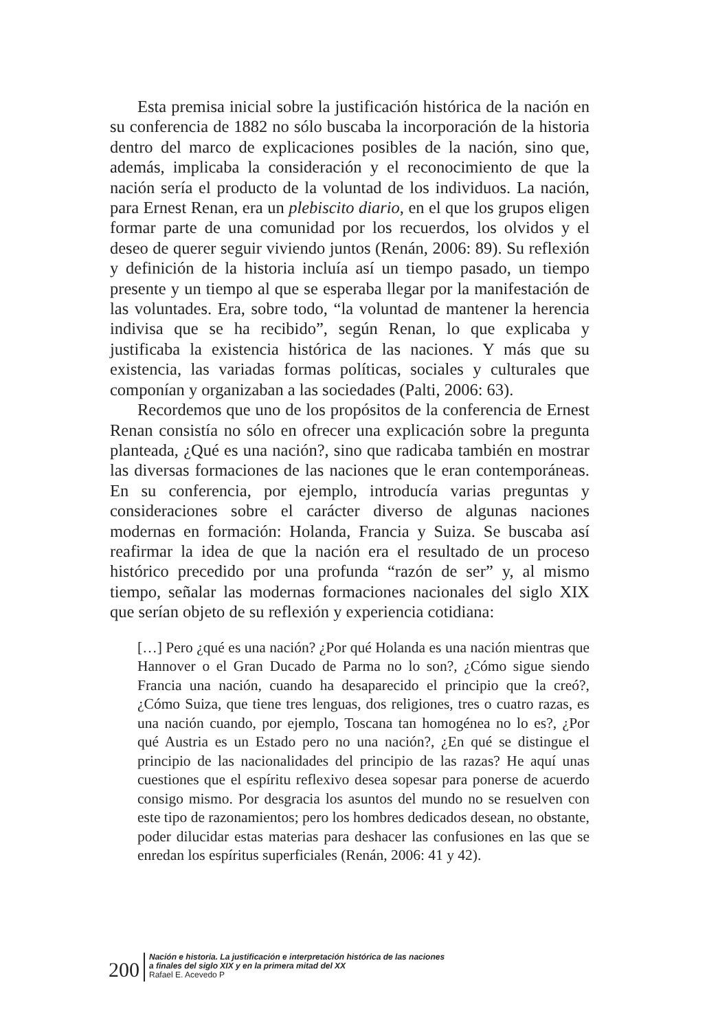Esta premisa inicial sobre la justificación histórica de la nación en su conferencia de 1882 no sólo buscaba la incorporación de la historia dentro del marco de explicaciones posibles de la nación, sino que, además, implicaba la consideración y el reconocimiento de que la nación sería el producto de la voluntad de los individuos. La nación, para Ernest Renan, era un plebiscito diario, en el que los grupos eligen formar parte de una comunidad por los recuerdos, los olvidos y el deseo de querer seguir viviendo juntos (Renán, 2006: 89). Su reflexión y definición de la historia incluía así un tiempo pasado, un tiempo presente y un tiempo al que se esperaba llegar por la manifestación de las voluntades. Era, sobre todo, “la voluntad de mantener la herencia indivisa que se ha recibido”, según Renan, lo que explicaba y justificaba la existencia histórica de las naciones. Y más que su existencia, las variadas formas políticas, sociales y culturales que componían y organizaban a las sociedades (Palti, 2006: 63).
Recordemos que uno de los propósitos de la conferencia de Ernest Renan consistía no sólo en ofrecer una explicación sobre la pregunta planteada, ¿Qué es una nación?, sino que radicaba también en mostrar las diversas formaciones de las naciones que le eran contemporáneas. En su conferencia, por ejemplo, introducía varias preguntas y consideraciones sobre el carácter diverso de algunas naciones modernas en formación: Holanda, Francia y Suiza. Se buscaba así reafirmar la idea de que la nación era el resultado de un proceso histórico precedido por una profunda “razón de ser” y, al mismo tiempo, señalar las modernas formaciones nacionales del siglo XIX que serían objeto de su reflexión y experiencia cotidiana:
[…] Pero ¿qué es una nación? ¿Por qué Holanda es una nación mientras que Hannover o el Gran Ducado de Parma no lo son?, ¿Cómo sigue siendo Francia una nación, cuando ha desaparecido el principio que la creó?, ¿Cómo Suiza, que tiene tres lenguas, dos religiones, tres o cuatro razas, es una nación cuando, por ejemplo, Toscana tan homogénea no lo es?, ¿Por qué Austria es un Estado pero no una nación?, ¿En qué se distingue el principio de las nacionalidades del principio de las razas? He aquí unas cuestiones que el espíritu reflexivo desea sopesar para ponerse de acuerdo consigo mismo. Por desgracia los asuntos del mundo no se resuelven con este tipo de razonamientos; pero los hombres dedicados desean, no obstante, poder dilucidar estas materias para deshacer las confusiones en las que se enredan los espíritus superficiales (Renán, 2006: 41 y 42).
200
Nación e historia. La justificación e interpretación histórica de las naciones
a finales del siglo XIX y en la primera mitad del XX
Rafael E. Acevedo P